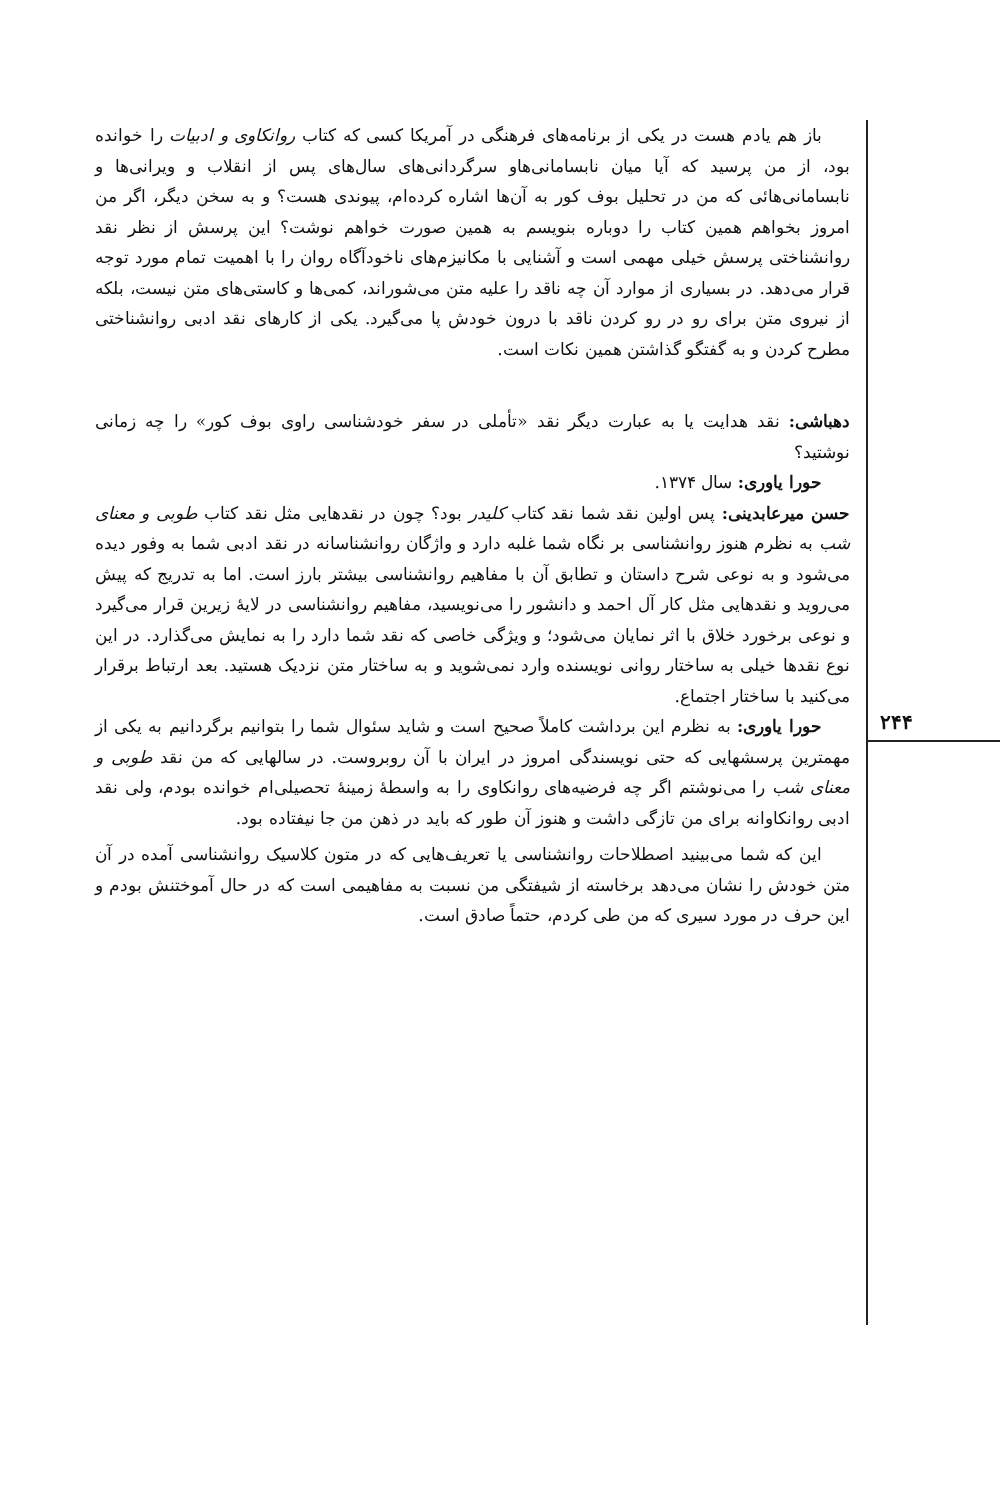۲۴۴
باز هم یادم هست در یکی از برنامه‌های فرهنگی در آمریکا کسی که کتاب روانکاوی و ادبیات را خوانده بود، از من پرسید که آیا میان نابسامانی‌هاو سرگردانی‌های سال‌های پس از انقلاب و ویرانی‌ها و نابسامانی‌هائی که من در تحلیل بوف کور به آن‌ها اشاره کرده‌ام، پیوندی هست؟ و به سخن دیگر، اگر من امروز بخواهم همین کتاب را دوباره بنویسم به همین صورت خواهم نوشت؟ این پرسش از نظر نقد روانشناختی پرسش خیلی مهمی است و آشنایی با مکانیزم‌های ناخودآگاه روان را با اهمیت تمام مورد توجه قرار می‌دهد. در بسیاری از موارد آن چه ناقد را علیه متن می‌شوراند، کمی‌ها و کاستی‌های متن نیست، بلکه از نیروی متن برای رو در رو کردن ناقد با درون خودش پا می‌گیرد. یکی از کارهای نقد ادبی روانشناختی مطرح کردن و به گفتگو گذاشتن همین نکات است.
دهباشی: نقد هدایت یا به عبارت دیگر نقد «تأملی در سفر خودشناسی راوی بوف کور» را چه زمانی نوشتید؟
حورا یاوری: سال ۱۳۷۴.
حسن میرعابدینی: پس اولین نقد شما نقد کتاب کلیدر بود؟ چون در نقدهایی مثل نقد کتاب طوبی و معنای شب به نظرم هنوز روانشناسی بر نگاه شما غلبه دارد و واژگان روانشناسانه در نقد ادبی شما به وفور دیده می‌شود و به نوعی شرح داستان و تطابق آن با مفاهیم روانشناسی بیشتر بارز است. اما به تدریج که پیش می‌روید و نقدهایی مثل کار آل احمد و دانشور را می‌نویسید، مفاهیم روانشناسی در لایهٔ زیرین قرار می‌گیرد و نوعی برخورد خلاق با اثر نمایان می‌شود؛ و ویژگی خاصی که نقد شما دارد را به نمایش می‌گذارد. در این نوع نقدها خیلی به ساختار روانی نویسنده وارد نمی‌شوید و به ساختار متن نزدیک هستید. بعد ارتباط برقرار می‌کنید با ساختار اجتماع.
حورا یاوری: به نظرم این برداشت کاملاً صحیح است و شاید سئوال شما را بتوانیم برگردانیم به یکی از مهمترین پرسشهایی که حتی نویسندگی امروز در ایران با آن روبروست. در سالهایی که من نقد طوبی و معنای شب را می‌نوشتم اگر چه فرضیه‌های روانکاوی را به واسطهٔ زمینهٔ تحصیلی‌ام خوانده بودم، ولی نقد ادبی روانکاوانه برای من تازگی داشت و هنوز آن طور که باید در ذهن من جا نیفتاده بود.
این که شما می‌بینید اصطلاحات روانشناسی یا تعریف‌هایی که در متون کلاسیک روانشناسی آمده در آن متن خودش را نشان می‌دهد برخاسته از شیفتگی من نسبت به مفاهیمی است که در حال آموختنش بودم و این حرف در مورد سیری که من طی کردم، حتماً صادق است.